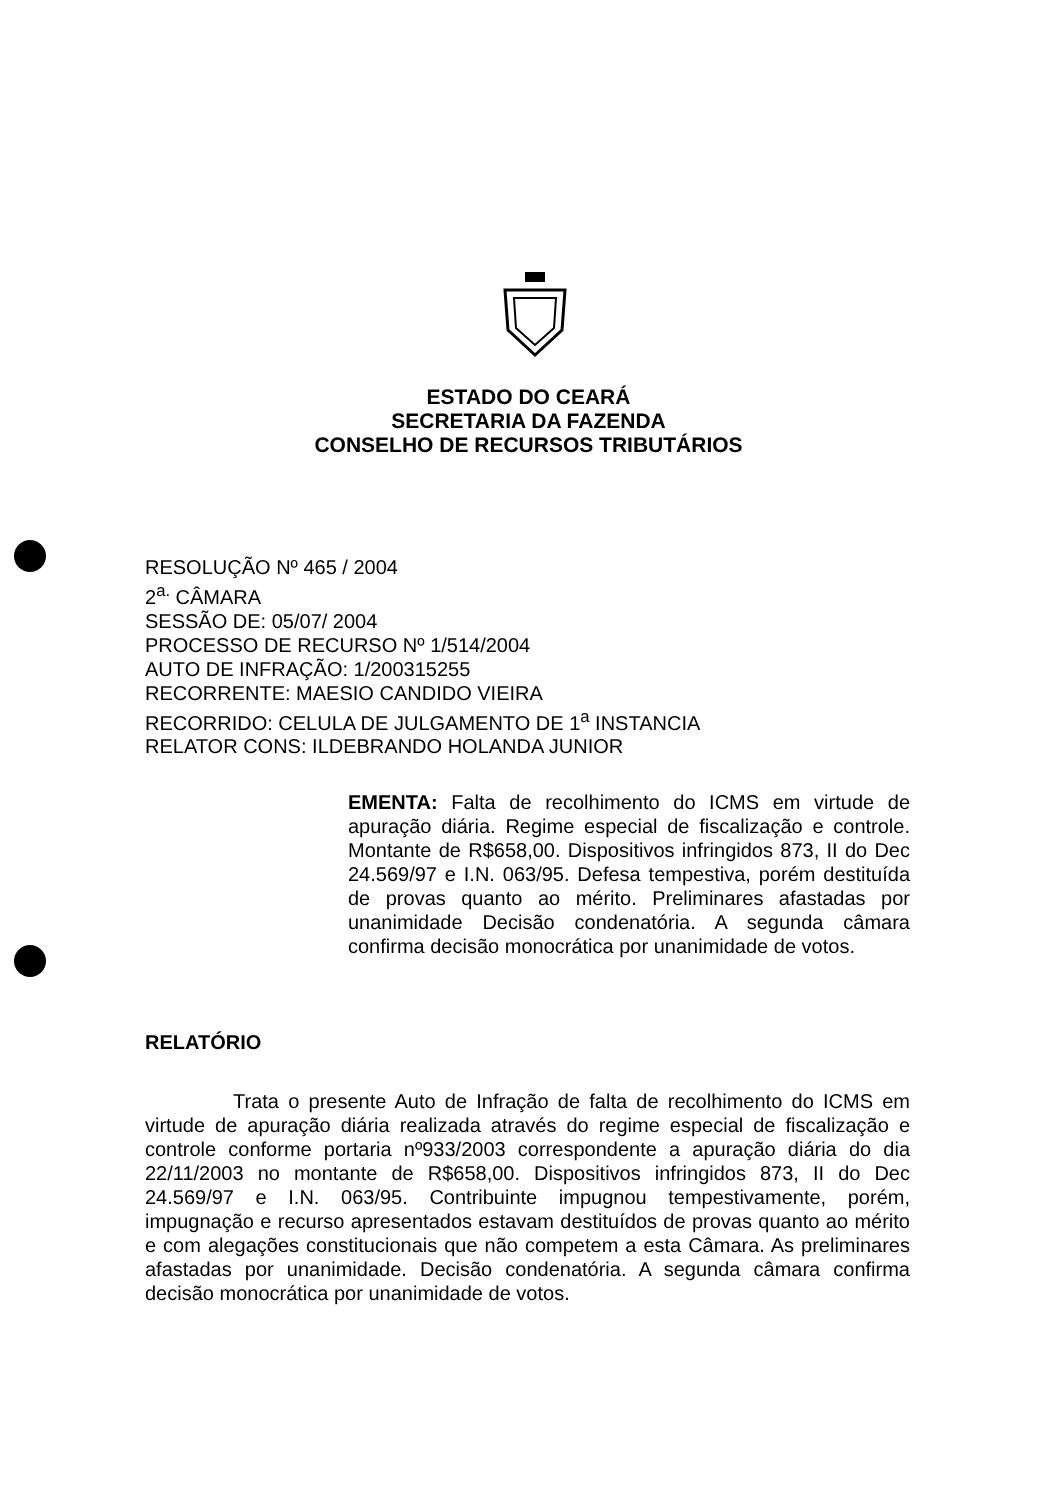ESTADO DO CEARÁ
SECRETARIA DA FAZENDA
CONSELHO DE RECURSOS TRIBUTÁRIOS
RESOLUÇÃO Nº 465 / 2004
2<sup>a.</sup> CÂMARA
SESSÃO DE: 05/07/ 2004
PROCESSO DE RECURSO Nº 1/514/2004
AUTO DE INFRAÇÃO: 1/200315255
RECORRENTE: MAESIO CANDIDO VIEIRA
RECORRIDO: CELULA DE JULGAMENTO DE 1<sup>a</sup> INSTANCIA
RELATOR CONS: ILDEBRANDO HOLANDA JUNIOR
EMENTA: Falta de recolhimento do ICMS em virtude de apuração diária. Regime especial de fiscalização e controle. Montante de R$658,00. Dispositivos infringidos 873, II do Dec 24.569/97 e I.N. 063/95. Defesa tempestiva, porém destituída de provas quanto ao mérito. Preliminares afastadas por unanimidade Decisão condenatória. A segunda câmara confirma decisão monocrática por unanimidade de votos.
RELATÓRIO
Trata o presente Auto de Infração de falta de recolhimento do ICMS em virtude de apuração diária realizada através do regime especial de fiscalização e controle conforme portaria nº933/2003 correspondente a apuração diária do dia 22/11/2003 no montante de R$658,00. Dispositivos infringidos 873, II do Dec 24.569/97 e I.N. 063/95. Contribuinte impugnou tempestivamente, porém, impugnação e recurso apresentados estavam destituídos de provas quanto ao mérito e com alegações constitucionais que não competem a esta Câmara. As preliminares afastadas por unanimidade. Decisão condenatória. A segunda câmara confirma decisão monocrática por unanimidade de votos.